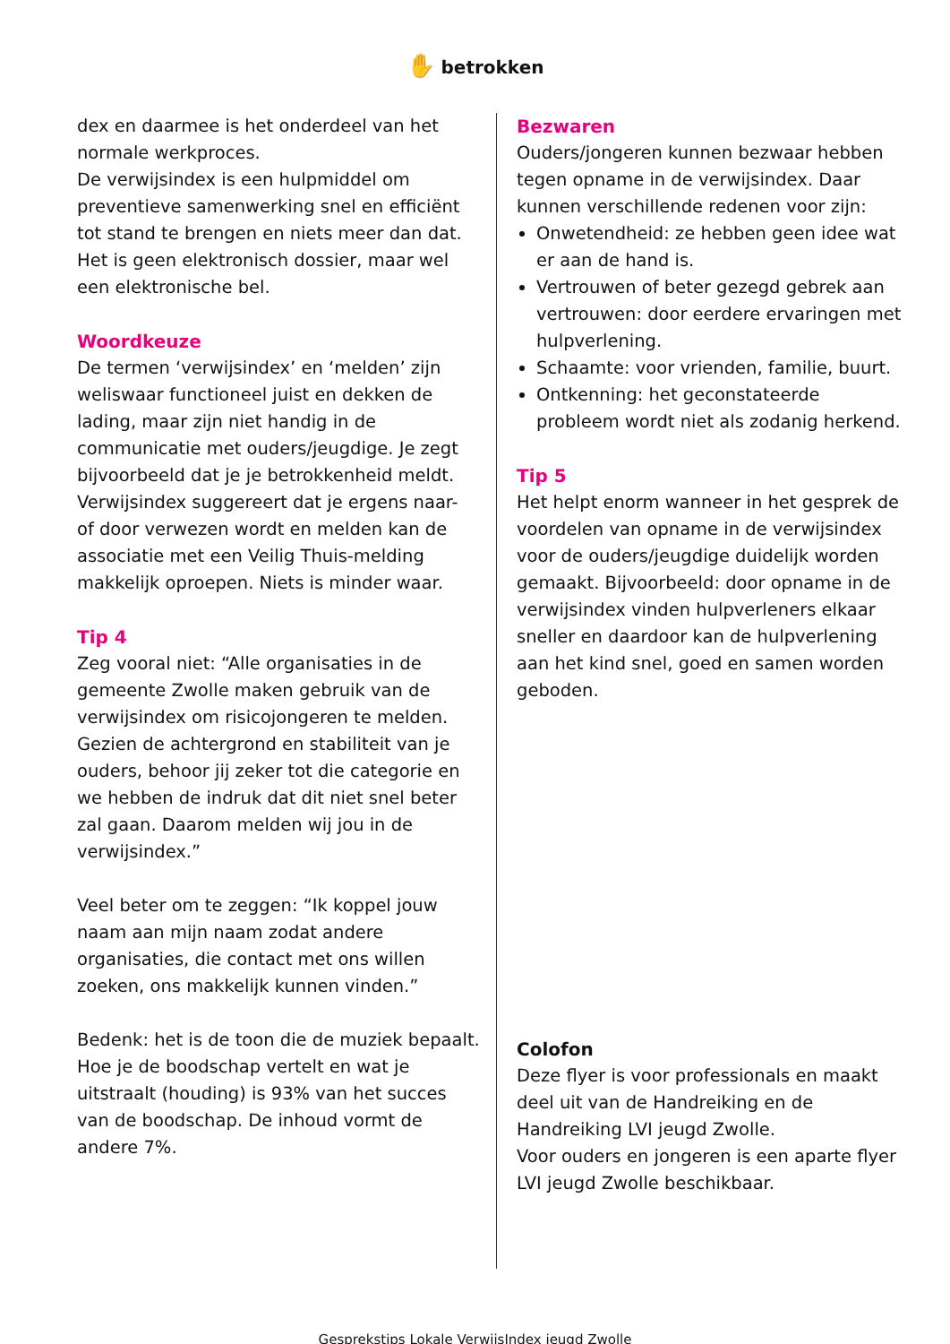✋ betrokken
dex en daarmee is het onderdeel van het normale werkproces.
De verwijsindex is een hulpmiddel om preventieve samenwerking snel en efficiënt tot stand te brengen en niets meer dan dat. Het is geen elektronisch dossier, maar wel een elektronische bel.
Woordkeuze
De termen ‘verwijsindex’ en ‘melden’ zijn weliswaar functioneel juist en dekken de lading, maar zijn niet handig in de communicatie met ouders/jeugdige. Je zegt bijvoorbeeld dat je je betrokkenheid meldt. Verwijsindex suggereert dat je ergens naar- of door verwezen wordt en melden kan de associatie met een Veilig Thuis-melding makkelijk oproepen. Niets is minder waar.
Tip 4
Zeg vooral niet: “Alle organisaties in de gemeente Zwolle maken gebruik van de verwijsindex om risicojongeren te melden. Gezien de achtergrond en stabiliteit van je ouders, behoor jij zeker tot die categorie en we hebben de indruk dat dit niet snel beter zal gaan. Daarom melden wij jou in de verwijsindex.”
Veel beter om te zeggen: “Ik koppel jouw naam aan mijn naam zodat andere organisaties, die contact met ons willen zoeken, ons makkelijk kunnen vinden.”
Bedenk: het is de toon die de muziek bepaalt. Hoe je de boodschap vertelt en wat je uitstraalt (houding) is 93% van het succes van de boodschap. De inhoud vormt de andere 7%.
Bezwaren
Ouders/jongeren kunnen bezwaar hebben tegen opname in de verwijsindex. Daar kunnen verschillende redenen voor zijn:
Onwetendheid: ze hebben geen idee wat er aan de hand is.
Vertrouwen of beter gezegd gebrek aan vertrouwen: door eerdere ervaringen met hulpverlening.
Schaamte: voor vrienden, familie, buurt.
Ontkenning: het geconstateerde probleem wordt niet als zodanig herkend.
Tip 5
Het helpt enorm wanneer in het gesprek de voordelen van opname in de verwijsindex voor de ouders/jeugdige duidelijk worden gemaakt. Bijvoorbeeld: door opname in de verwijsindex vinden hulpverleners elkaar sneller en daardoor kan de hulpverlening aan het kind snel, goed en samen worden geboden.
Colofon
Deze flyer is voor professionals en maakt deel uit van de Handreiking en de Handreiking LVI jeugd Zwolle.
Voor ouders en jongeren is een aparte flyer LVI jeugd Zwolle beschikbaar.
Gesprekstips Lokale VerwijsIndex jeugd Zwolle